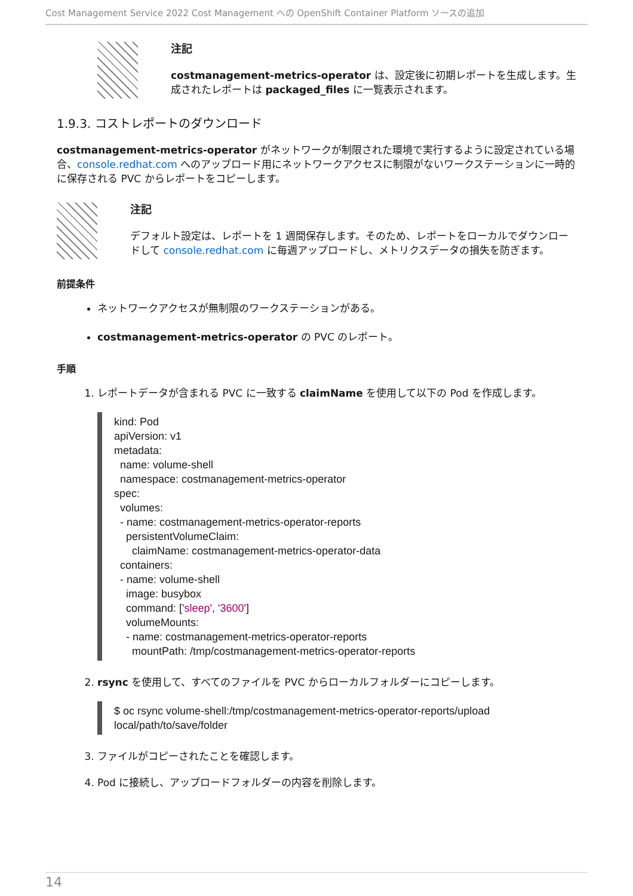Cost Management Service 2022 Cost Management への OpenShift Container Platform ソースの追加
注記
costmanagement-metrics-operator は、設定後に初期レポートを生成します。生成されたレポートは packaged_files に一覧表示されます。
1.9.3. コストレポートのダウンロード
costmanagement-metrics-operator がネットワークが制限された環境で実行するように設定されている場合、console.redhat.com へのアップロード用にネットワークアクセスに制限がないワークステーションに一時的に保存される PVC からレポートをコピーします。
注記
デフォルト設定は、レポートを 1 週間保存します。そのため、レポートをローカルでダウンロードして console.redhat.com に毎週アップロードし、メトリクスデータの損失を防ぎます。
前提条件
ネットワークアクセスが無制限のワークステーションがある。
costmanagement-metrics-operator の PVC のレポート。
手順
1. レポートデータが含まれる PVC に一致する claimName を使用して以下の Pod を作成します。
kind: Pod
apiVersion: v1
metadata:
  name: volume-shell
  namespace: costmanagement-metrics-operator
spec:
  volumes:
  - name: costmanagement-metrics-operator-reports
    persistentVolumeClaim:
      claimName: costmanagement-metrics-operator-data
  containers:
  - name: volume-shell
    image: busybox
    command: ['sleep', '3600']
    volumeMounts:
    - name: costmanagement-metrics-operator-reports
      mountPath: /tmp/costmanagement-metrics-operator-reports
2. rsync を使用して、すべてのファイルを PVC からローカルフォルダーにコピーします。
$ oc rsync volume-shell:/tmp/costmanagement-metrics-operator-reports/upload
local/path/to/save/folder
3. ファイルがコピーされたことを確認します。
4. Pod に接続し、アップロードフォルダーの内容を削除します。
14